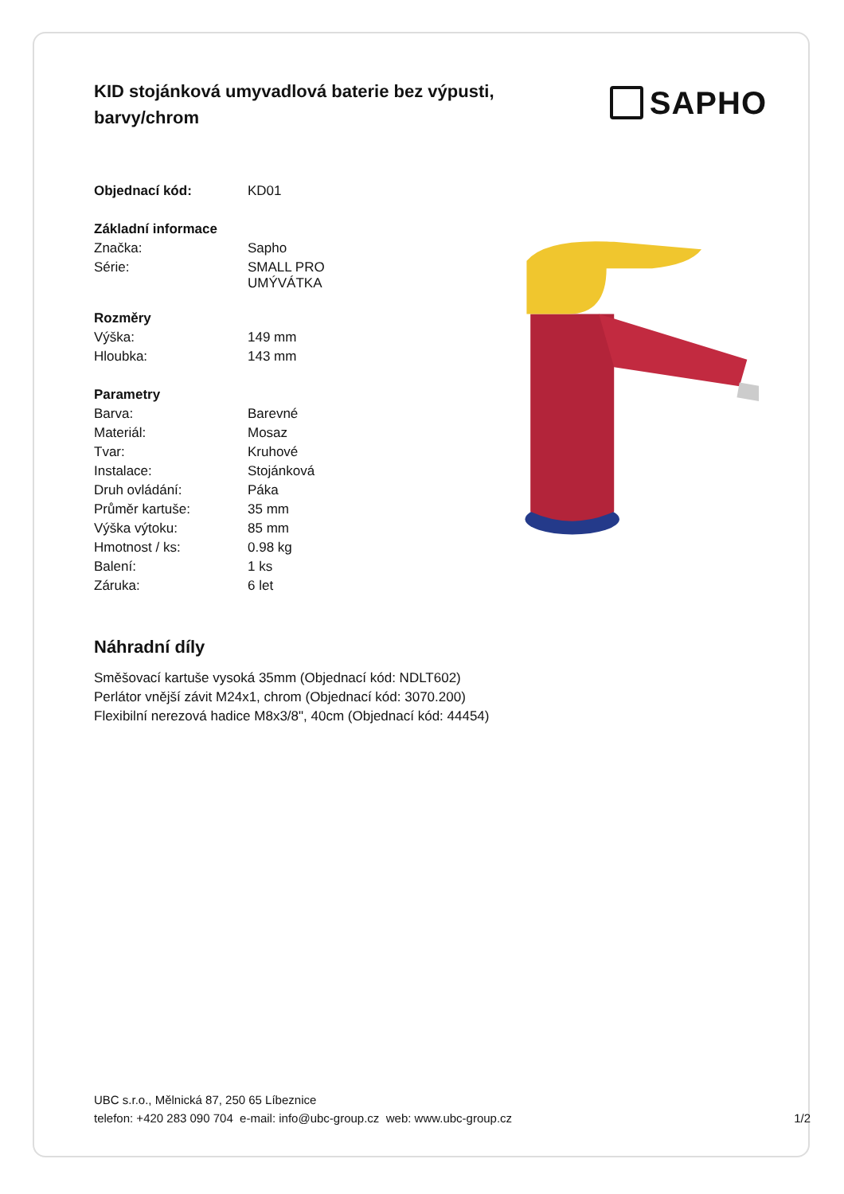KID stojánková umyvadlová baterie bez výpusti, barvy/chrom
SAPHO
| Objednací kód: | KD01 |
| Základní informace | |
| Značka: | Sapho |
| Série: | SMALL PRO UMÝVÁTKA |
| Rozměry | |
| Výška: | 149 mm |
| Hloubka: | 143 mm |
| Parametry | |
| Barva: | Barevné |
| Materiál: | Mosaz |
| Tvar: | Kruhové |
| Instalace: | Stojánková |
| Druh ovládání: | Páka |
| Průměr kartuše: | 35 mm |
| Výška výtoku: | 85 mm |
| Hmotnost / ks: | 0.98 kg |
| Balení: | 1 ks |
| Záruka: | 6 let |
Náhradní díly
Směšovací kartuše vysoká 35mm (Objednací kód: NDLT602)
Perlátor vnější závit M24x1, chrom (Objednací kód: 3070.200)
Flexibilní nerezová hadice M8x3/8", 40cm (Objednací kód: 44454)
UBC s.r.o., Mělnická 87, 250 65 Líbeznice
telefon: +420 283 090 704 e-mail: info@ubc-group.cz web: www.ubc-group.cz 1/2